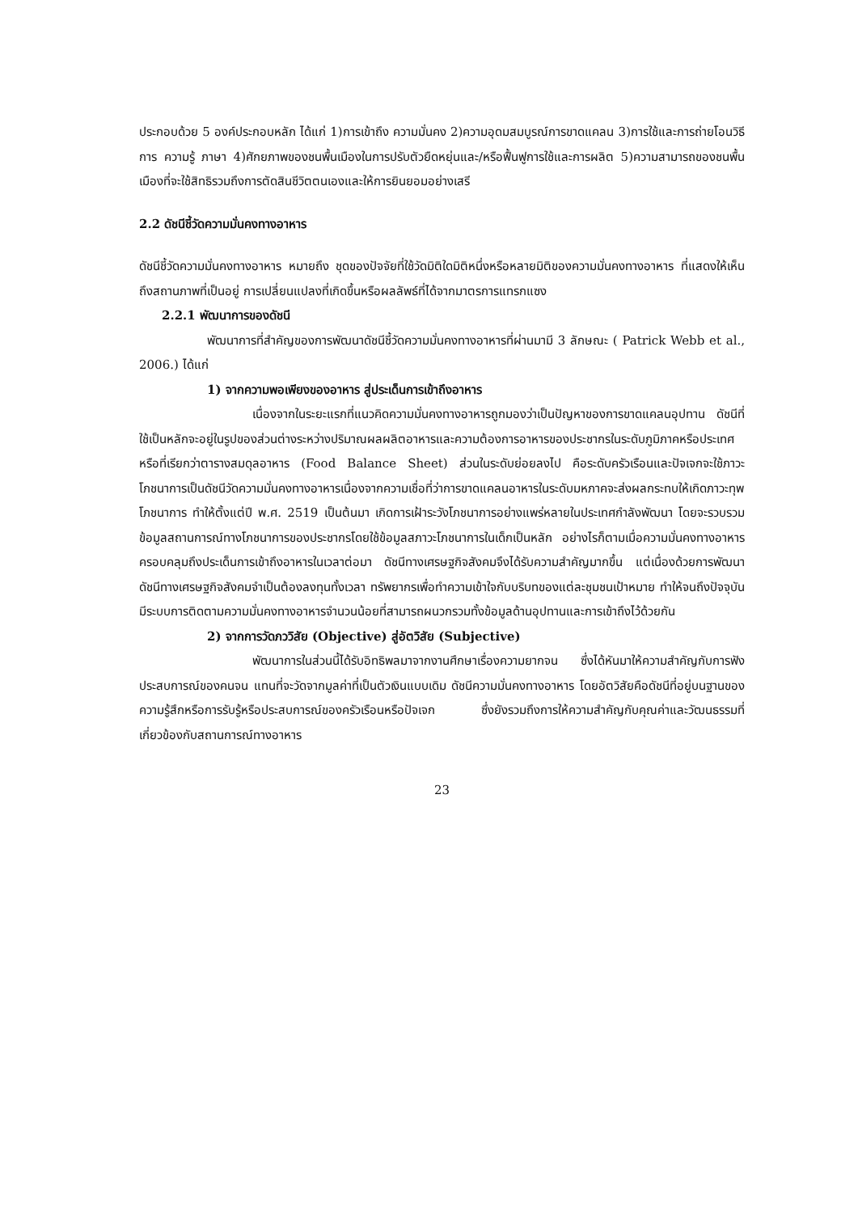ประกอบด้วย 5 องค์ประกอบหลัก ได้แก่ 1)การเข้าถึง ความมั่นคง 2)ความอุดมสมบูรณ์การขาดแคลน 3)การใช้และการถ่ายโอนวิธีการ ความรู้ ภาษา 4)ศักยภาพของชนพื้นเมืองในการปรับตัวยืดหยุ่นและ/หรือฟื้นฟูการใช้และการผลิต 5)ความสามารถของชนพื้นเมืองที่จะใช้สิทธิรวมถึงการตัดสินชีวิตตนเองและให้การยินยอมอย่างเสรี
2.2 ดัชนีชี้วัดความมั่นคงทางอาหาร
ดัชนีชี้วัดความมั่นคงทางอาหาร หมายถึง ชุดของปัจจัยที่ใช้วัดมิติใดมิติหนึ่งหรือหลายมิติของความมั่นคงทางอาหาร ที่แสดงให้เห็นถึงสถานภาพที่เป็นอยู่ การเปลี่ยนแปลงที่เกิดขึ้นหรือผลลัพธ์ที่ได้จากมาตรการแทรกแซง
2.2.1 พัฒนาการของดัชนี
พัฒนาการที่สำคัญของการพัฒนาดัชนีชี้วัดความมั่นคงทางอาหารที่ผ่านมามี 3 ลักษณะ ( Patrick Webb et al., 2006.) ได้แก่
1) จากความพอเพียงของอาหาร สู่ประเด็นการเข้าถึงอาหาร
เนื่องจากในระยะแรกที่แนวคิดความมั่นคงทางอาหารถูกมองว่าเป็นปัญหาของการขาดแคลนอุปทาน ดัชนีที่ใช้เป็นหลักจะอยู่ในรูปของส่วนต่างระหว่างปริมาณผลผลิตอาหารและความต้องการอาหารของประชากรในระดับภูมิภาคหรือประเทศ หรือที่เรียกว่าตารางสมดุลอาหาร (Food Balance Sheet) ส่วนในระดับย่อยลงไป คือระดับครัวเรือนและปัจเจกจะใช้ภาวะโภชนาการเป็นดัชนีวัดความมั่นคงทางอาหารเนื่องจากความเชื่อที่ว่าการขาดแคลนอาหารในระดับมหภาคจะส่งผลกระทบให้เกิดภาวะทุพโภชนาการ ทำให้ตั้งแต่ปี พ.ศ. 2519 เป็นต้นมา เกิดการเฝ้าระวังโภชนาการอย่างแพร่หลายในประเทศกำลังพัฒนา โดยจะรวบรวมข้อมูลสถานการณ์ทางโภชนาการของประชากรโดยใช้ข้อมูลสภาวะโภชนาการในเด็กเป็นหลัก อย่างไรก็ตามเมื่อความมั่นคงทางอาหารครอบคลุมถึงประเด็นการเข้าถึงอาหารในเวลาต่อมา ดัชนีทางเศรษฐกิจสังคมจึงได้รับความสำคัญมากขึ้น แต่เนื่องด้วยการพัฒนาดัชนีทางเศรษฐกิจสังคมจำเป็นต้องลงทุนทั้งเวลา ทรัพยากรเพื่อทำความเข้าใจกับบริบทของแต่ละชุมชนเป้าหมาย ทำให้จนถึงปัจจุบันมีระบบการติดตามความมั่นคงทางอาหารจำนวนน้อยที่สามารถผนวกรวมทั้งข้อมูลด้านอุปทานและการเข้าถึงไว้ด้วยกัน
2) จากการวัดภววิสัย (Objective) สู่อัตวิสัย (Subjective)
พัฒนาการในส่วนนี้ได้รับอิทธิพลมาจากงานศึกษาเรื่องความยากจน ซึ่งได้หันมาให้ความสำคัญกับการฟังประสบการณ์ของคนจน แทนที่จะวัดจากมูลค่าที่เป็นตัวเงินแบบเดิม ดัชนีความมั่นคงทางอาหาร โดยอัตวิสัยคือดัชนีที่อยู่บนฐานของความรู้สึกหรือการรับรู้หรือประสบการณ์ของครัวเรือนหรือปัจเจก ซึ่งยังรวมถึงการให้ความสำคัญกับคุณค่าและวัฒนธรรมที่เกี่ยวข้องกับสถานการณ์ทางอาหาร
23